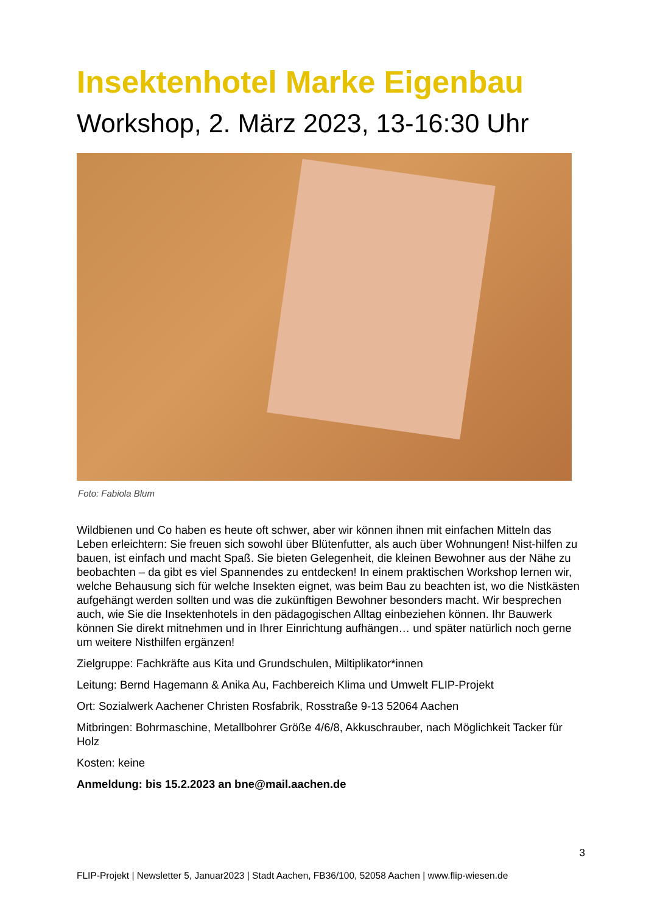Insektenhotel Marke Eigenbau
Workshop, 2. März 2023, 13-16:30 Uhr
Foto: Fabiola Blum
Wildbienen und Co haben es heute oft schwer, aber wir können ihnen mit einfachen Mitteln das Leben erleichtern: Sie freuen sich sowohl über Blütenfutter, als auch über Wohnungen! Nist-hilfen zu bauen, ist einfach und macht Spaß. Sie bieten Gelegenheit, die kleinen Bewohner aus der Nähe zu beobachten – da gibt es viel Spannendes zu entdecken! In einem praktischen Workshop lernen wir, welche Behausung sich für welche Insekten eignet, was beim Bau zu beachten ist, wo die Nistkästen aufgehängt werden sollten und was die zukünftigen Bewohner besonders macht. Wir besprechen auch, wie Sie die Insektenhotels in den pädagogischen Alltag einbeziehen können. Ihr Bauwerk können Sie direkt mitnehmen und in Ihrer Einrichtung aufhängen… und später natürlich noch gerne um weitere Nisthilfen ergänzen!
Zielgruppe: Fachkräfte aus Kita und Grundschulen, Miltiplikator*innen
Leitung: Bernd Hagemann & Anika Au, Fachbereich Klima und Umwelt FLIP-Projekt
Ort: Sozialwerk Aachener Christen Rosfabrik, Rosstraße 9-13 52064 Aachen
Mitbringen: Bohrmaschine, Metallbohrer Größe 4/6/8, Akkuschrauber, nach Möglichkeit Tacker für Holz
Kosten: keine
Anmeldung: bis 15.2.2023 an bne@mail.aachen.de
3
FLIP-Projekt | Newsletter 5, Januar2023 | Stadt Aachen, FB36/100, 52058 Aachen | www.flip-wiesen.de